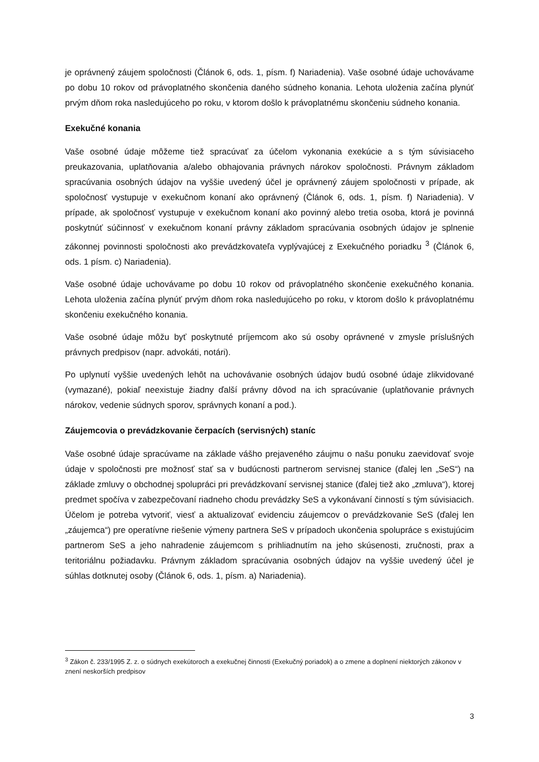je oprávnený záujem spoločnosti (Článok 6, ods. 1, písm. f) Nariadenia). Vaše osobné údaje uchovávame po dobu 10 rokov od právoplatného skončenia daného súdneho konania. Lehota uloženia začína plynúť prvým dňom roka nasledujúceho po roku, v ktorom došlo k právoplatnému skončeniu súdneho konania.
Exekučné konania
Vaše osobné údaje môžeme tiež spracúvať za účelom vykonania exekúcie a s tým súvisiaceho preukazovania, uplatňovania a/alebo obhajovania právnych nárokov spoločnosti. Právnym základom spracúvania osobných údajov na vyššie uvedený účel je oprávnený záujem spoločnosti v prípade, ak spoločnosť vystupuje v exekučnom konaní ako oprávnený (Článok 6, ods. 1, písm. f) Nariadenia). V prípade, ak spoločnosť vystupuje v exekučnom konaní ako povinný alebo tretia osoba, ktorá je povinná poskytnúť súčinnosť v exekučnom konaní právny základom spracúvania osobných údajov je splnenie zákonnej povinnosti spoločnosti ako prevádzkovateľa vyplývajúcej z Exekučného poriadku <sup>3</sup> (Článok 6, ods. 1 písm. c) Nariadenia).
Vaše osobné údaje uchovávame po dobu 10 rokov od právoplatného skončenie exekučného konania. Lehota uloženia začína plynúť prvým dňom roka nasledujúceho po roku, v ktorom došlo k právoplatnému skončeniu exekučného konania.
Vaše osobné údaje môžu byť poskytnuté príjemcom ako sú osoby oprávnené v zmysle príslušných právnych predpisov (napr. advokáti, notári).
Po uplynutí vyššie uvedených lehôt na uchovávanie osobných údajov budú osobné údaje zlikvidované (vymazané), pokiaľ neexistuje žiadny ďalší právny dôvod na ich spracúvanie (uplatňovanie právnych nárokov, vedenie súdnych sporov, správnych konaní a pod.).
Záujemcovia o prevádzkovanie čerpacích (servisných) staníc
Vaše osobné údaje spracúvame na základe vášho prejaveného záujmu o našu ponuku zaevidovať svoje údaje v spoločnosti pre možnosť stať sa v budúcnosti partnerom servisnej stanice (ďalej len „SeS“) na základe zmluvy o obchodnej spolupráci pri prevádzkovaní servisnej stanice (ďalej tiež ako „zmluva“), ktorej predmet spočíva v zabezpečovaní riadneho chodu prevádzky SeS a vykonávaní činností s tým súvisiacich. Účelom je potreba vytvoriť, viesť a aktualizovať evidenciu záujemcov o prevádzkovanie SeS (ďalej len „záujemca“) pre operatívne riešenie výmeny partnera SeS v prípadoch ukončenia spolupráce s existujúcim partnerom SeS a jeho nahradenie záujemcom s prihliadnutím na jeho skúsenosti, zručnosti, prax a teritoriálnu požiadavku. Právnym základom spracúvania osobných údajov na vyššie uvedený účel je súhlas dotknutej osoby (Článok 6, ods. 1, písm. a) Nariadenia).
<sup>3</sup> Zákon č. 233/1995 Z. z. o súdnych exekútoroch a exekučnej činnosti (Exekučný poriadok) a o zmene a doplnení niektorých zákonov v znení neskorších predpisov
3